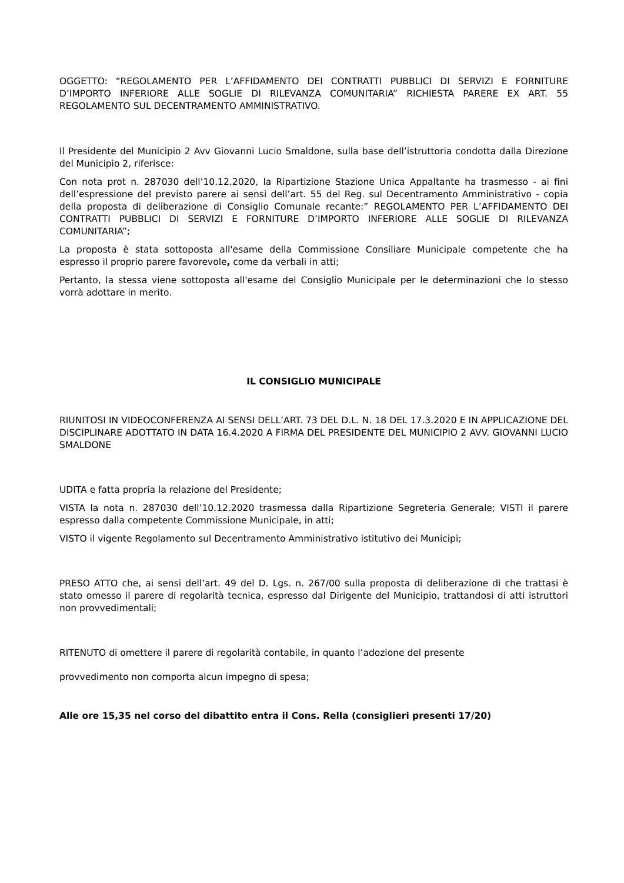OGGETTO: “REGOLAMENTO PER L’AFFIDAMENTO DEI CONTRATTI PUBBLICI DI SERVIZI E FORNITURE D’IMPORTO INFERIORE ALLE SOGLIE DI RILEVANZA COMUNITARIA” RICHIESTA PARERE EX ART. 55 REGOLAMENTO SUL DECENTRAMENTO AMMINISTRATIVO.
Il Presidente del Municipio 2 Avv Giovanni Lucio Smaldone, sulla base dell’istruttoria condotta dalla Direzione del Municipio 2, riferisce:
Con nota prot n. 287030 dell’10.12.2020, la Ripartizione Stazione Unica Appaltante ha trasmesso - ai fini dell’espressione del previsto parere ai sensi dell’art. 55 del Reg. sul Decentramento Amministrativo - copia della proposta di deliberazione di Consiglio Comunale recante:” REGOLAMENTO PER L’AFFIDAMENTO DEI CONTRATTI PUBBLICI DI SERVIZI E FORNITURE D’IMPORTO INFERIORE ALLE SOGLIE DI RILEVANZA COMUNITARIA”;
La proposta è stata sottoposta all'esame della Commissione Consiliare Municipale competente che ha espresso il proprio parere favorevole, come da verbali in atti;
Pertanto, la stessa viene sottoposta all'esame del Consiglio Municipale per le determinazioni che lo stesso vorrà adottare in merito.
IL CONSIGLIO MUNICIPALE
RIUNITOSI IN VIDEOCONFERENZA AI SENSI DELL’ART. 73 DEL D.L. N. 18 DEL 17.3.2020 E IN APPLICAZIONE DEL DISCIPLINARE ADOTTATO IN DATA 16.4.2020 A FIRMA DEL PRESIDENTE DEL MUNICIPIO 2 AVV. GIOVANNI LUCIO SMALDONE
UDITA e fatta propria la relazione del Presidente;
VISTA la nota n. 287030 dell’10.12.2020 trasmessa dalla Ripartizione Segreteria Generale; VISTI il parere espresso dalla competente Commissione Municipale, in atti;
VISTO il vigente Regolamento sul Decentramento Amministrativo istitutivo dei Municipi;
PRESO ATTO che, ai sensi dell’art. 49 del D. Lgs. n. 267/00 sulla proposta di deliberazione di che trattasi è stato omesso il parere di regolarità tecnica, espresso dal Dirigente del Municipio, trattandosi di atti istruttori non provvedimentali;
RITENUTO di omettere il parere di regolarità contabile, in quanto l’adozione del presente
provvedimento non comporta alcun impegno di spesa;
Alle ore 15,35 nel corso del dibattito entra il Cons. Rella (consiglieri presenti 17/20)